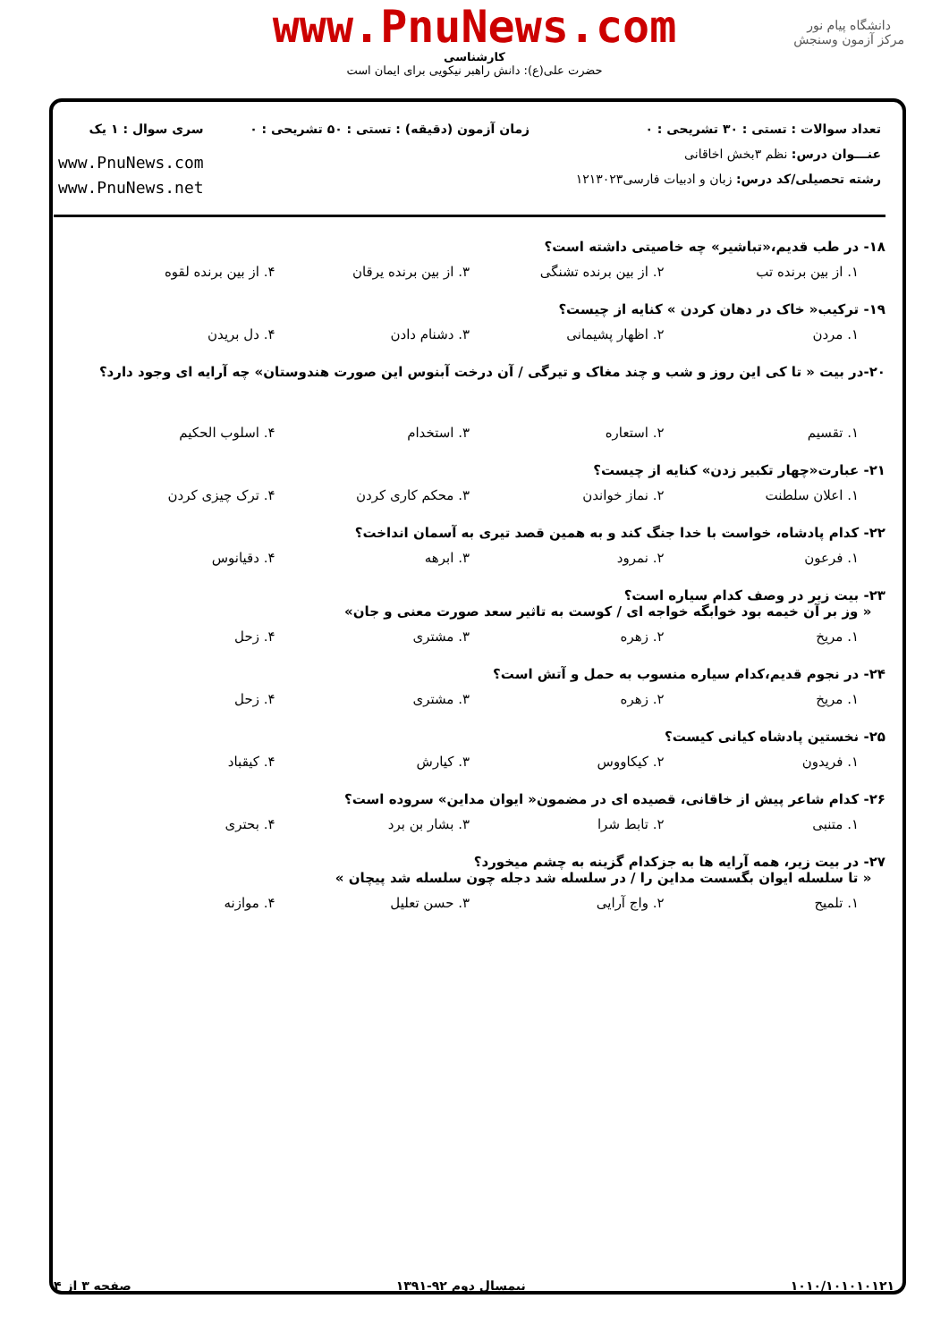دانشگاه پیام نور
مرکز آزمون وسنجش
www.PnuNews.com
کارشناسی
حضرت علی(ع): دانش راهبر نیکویی برای ایمان است
تعداد سوالات : تستی : ۳۰ تشریحی : ۰
عنـــوان درس: نظم ۳بخش اخاقانی
رشته تحصیلی/کد درس: زبان و ادبیات فارسی۱۲۱۳۰۲۳
زمان آزمون (دقیقه) : تستی : ۵۰ تشریحی : ۰
سری سوال : ۱ یک
www.PnuNews.com
www.PnuNews.net
۱۸- در طب قدیم،«تباشیر» چه خاصیتی داشته است؟
۱. از بین برنده تب ۲. از بین برنده تشنگی ۳. از بین برنده یرقان ۴. از بین برنده لقوه
۱۹- ترکیب« خاک در دهان کردن » کنایه از چیست؟
۱. مردن ۲. اظهار پشیمانی ۳. دشنام دادن ۴. دل بریدن
۲۰-در بیت « تا کی این روز و شب و چند مغاک و تیرگی / آن درخت آبنوس این صورت هندوستان» چه آرایه ای وجود دارد؟
۱. تقسیم ۲. استعاره ۳. استخدام ۴. اسلوب الحکیم
۲۱- عبارت«چهار تکبیر زدن» کنایه از چیست؟
۱. اعلان سلطنت ۲. نماز خواندن ۳. محکم کاری کردن ۴. ترک چیزی کردن
۲۲- کدام پادشاه، خواست با خدا جنگ کند و به همین قصد تیری به آسمان انداخت؟
۱. فرعون ۲. نمرود ۳. ابرهه ۴. دقیانوس
۲۳- بیت زیر در وصف کدام سیاره است؟
« وز بر آن خیمه بود خوابگه خواجه ای / کوست به تاثیر سعد صورت معنی و جان»
۱. مریخ ۲. زهره ۳. مشتری ۴. زحل
۲۴- در نجوم قدیم،کدام سیاره منسوب به حمل و آتش است؟
۱. مریخ ۲. زهره ۳. مشتری ۴. زحل
۲۵- نخستین پادشاه کیانی کیست؟
۱. فریدون ۲. کیکاووس ۳. کیارش ۴. کیقباد
۲۶- کدام شاعر پیش از خاقانی، قصیده ای در مضمون« ایوان مداین» سروده است؟
۱. متنبی ۲. تابط شرا ۳. بشار بن برد ۴. بحتری
۲۷- در بیت زیر، همه آرایه ها به جزکدام گزینه به چشم میخورد؟
« تا سلسله ایوان بگسست مداین را / در سلسله شد دجله چون سلسله شد پیچان »
۱. تلمیح ۲. واج آرایی ۳. حسن تعلیل ۴. موازنه
۱۰۱۰/۱۰۱۰۱۰۱۲۱ نیمسال دوم ۹۲-۱۳۹۱ صفحه ۳ از ۴